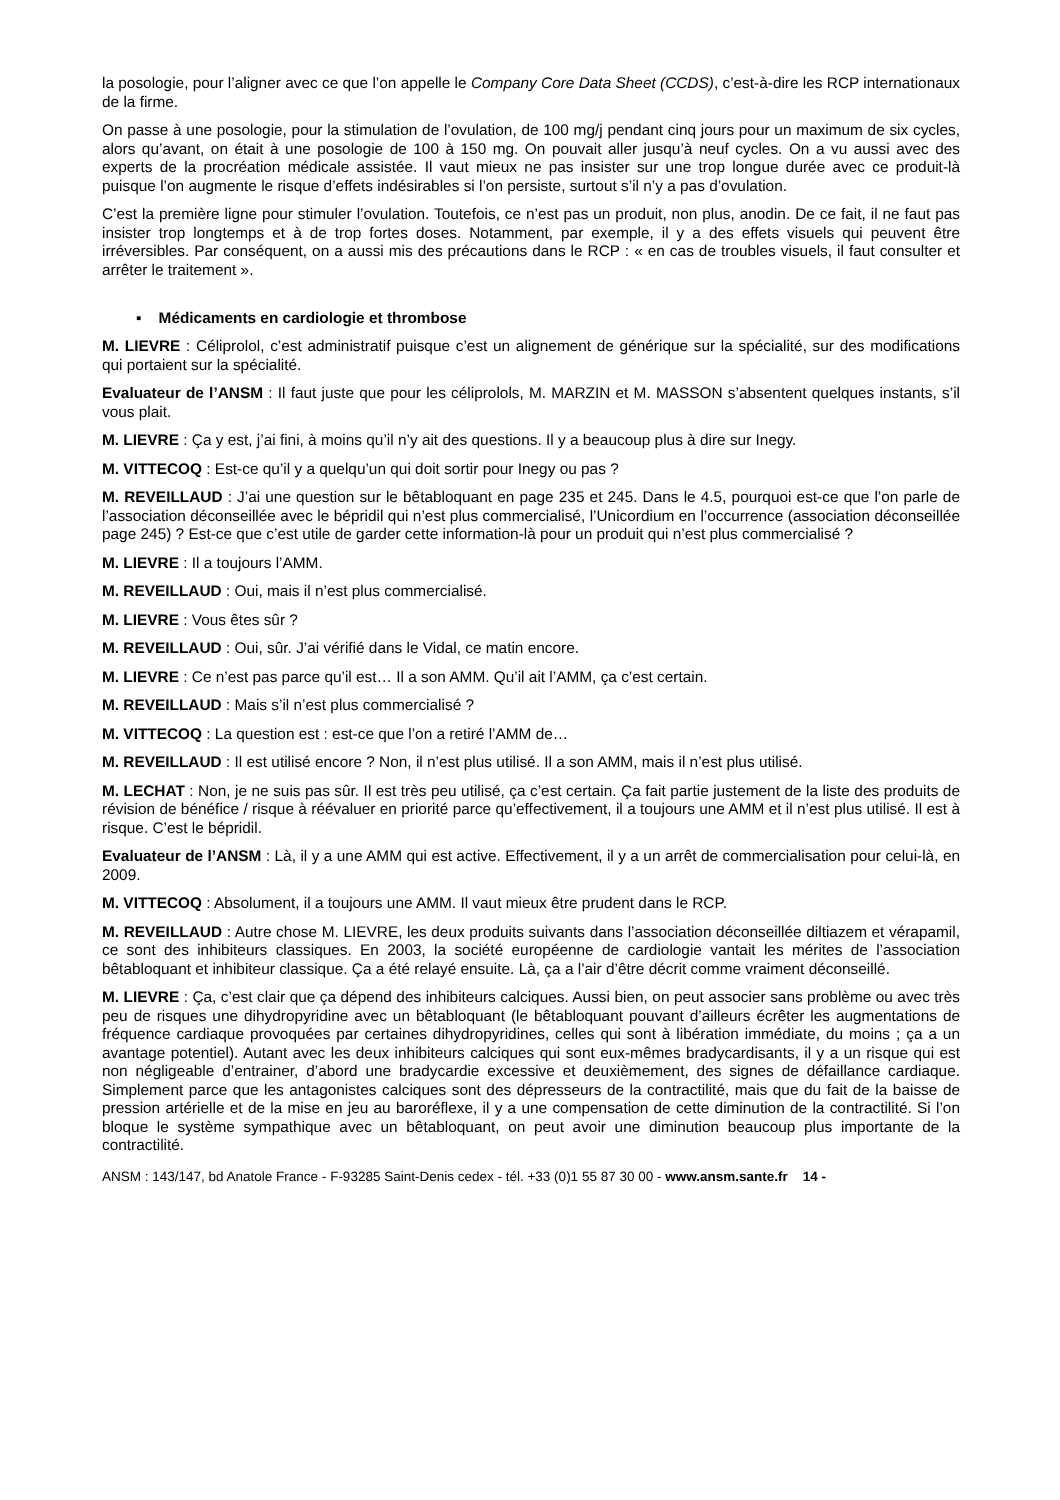la posologie, pour l’aligner avec ce que l’on appelle le Company Core Data Sheet (CCDS), c’est-à-dire les RCP internationaux de la firme.
On passe à une posologie, pour la stimulation de l’ovulation, de 100 mg/j pendant cinq jours pour un maximum de six cycles, alors qu’avant, on était à une posologie de 100 à 150 mg. On pouvait aller jusqu’à neuf cycles. On a vu aussi avec des experts de la procréation médicale assistée. Il vaut mieux ne pas insister sur une trop longue durée avec ce produit-là puisque l’on augmente le risque d’effets indésirables si l’on persiste, surtout s’il n’y a pas d’ovulation.
C’est la première ligne pour stimuler l’ovulation. Toutefois, ce n’est pas un produit, non plus, anodin. De ce fait, il ne faut pas insister trop longtemps et à de trop fortes doses. Notamment, par exemple, il y a des effets visuels qui peuvent être irréversibles. Par conséquent, on a aussi mis des précautions dans le RCP : « en cas de troubles visuels, il faut consulter et arrêter le traitement ».
▪ Médicaments en cardiologie et thrombose
M. LIEVRE : Céliprolol, c’est administratif puisque c’est un alignement de générique sur la spécialité, sur des modifications qui portaient sur la spécialité.
Evaluateur de l’ANSM : Il faut juste que pour les céliprolols, M. MARZIN et M. MASSON s’absentent quelques instants, s’il vous plait.
M. LIEVRE : Ça y est, j’ai fini, à moins qu’il n’y ait des questions. Il y a beaucoup plus à dire sur Inegy.
M. VITTECOQ : Est-ce qu’il y a quelqu’un qui doit sortir pour Inegy ou pas ?
M. REVEILLAUD : J’ai une question sur le bêtabloquant en page 235 et 245. Dans le 4.5, pourquoi est-ce que l’on parle de l’association déconseillée avec le bépridil qui n’est plus commercialisé, l’Unicordium en l’occurrence (association déconseillée page 245) ? Est-ce que c’est utile de garder cette information-là pour un produit qui n’est plus commercialisé ?
M. LIEVRE : Il a toujours l’AMM.
M. REVEILLAUD : Oui, mais il n’est plus commercialisé.
M. LIEVRE : Vous êtes sûr ?
M. REVEILLAUD : Oui, sûr. J’ai vérifié dans le Vidal, ce matin encore.
M. LIEVRE : Ce n’est pas parce qu’il est… Il a son AMM. Qu’il ait l’AMM, ça c’est certain.
M. REVEILLAUD : Mais s’il n’est plus commercialisé ?
M. VITTECOQ : La question est : est-ce que l’on a retiré l’AMM de…
M. REVEILLAUD : Il est utilisé encore ? Non, il n’est plus utilisé. Il a son AMM, mais il n’est plus utilisé.
M. LECHAT : Non, je ne suis pas sûr. Il est très peu utilisé, ça c’est certain. Ça fait partie justement de la liste des produits de révision de bénéfice / risque à réévaluer en priorité parce qu’effectivement, il a toujours une AMM et il n’est plus utilisé. Il est à risque. C’est le bépridil.
Evaluateur de l’ANSM : Là, il y a une AMM qui est active. Effectivement, il y a un arrêt de commercialisation pour celui-là, en 2009.
M. VITTECOQ : Absolument, il a toujours une AMM. Il vaut mieux être prudent dans le RCP.
M. REVEILLAUD : Autre chose M. LIEVRE, les deux produits suivants dans l’association déconseillée diltiazem et vérapamil, ce sont des inhibiteurs classiques. En 2003, la société européenne de cardiologie vantait les mérites de l’association bêtabloquant et inhibiteur classique. Ça a été relayé ensuite. Là, ça a l’air d’être décrit comme vraiment déconseillé.
M. LIEVRE : Ça, c’est clair que ça dépend des inhibiteurs calciques. Aussi bien, on peut associer sans problème ou avec très peu de risques une dihydropyridine avec un bêtabloquant (le bêtabloquant pouvant d’ailleurs écrêter les augmentations de fréquence cardiaque provoquées par certaines dihydropyridines, celles qui sont à libération immédiate, du moins ; ça a un avantage potentiel). Autant avec les deux inhibiteurs calciques qui sont eux-mêmes bradycardisants, il y a un risque qui est non négligeable d’entrainer, d’abord une bradycardie excessive et deuxièmement, des signes de défaillance cardiaque. Simplement parce que les antagonistes calciques sont des dépresseurs de la contractilité, mais que du fait de la baisse de pression artérielle et de la mise en jeu au baroréflexe, il y a une compensation de cette diminution de la contractilité. Si l’on bloque le système sympathique avec un bêtabloquant, on peut avoir une diminution beaucoup plus importante de la contractilité.
ANSM : 143/147, bd Anatole France - F-93285 Saint-Denis cedex - tél. +33 (0)1 55 87 30 00 - www.ansm.sante.fr 14 -